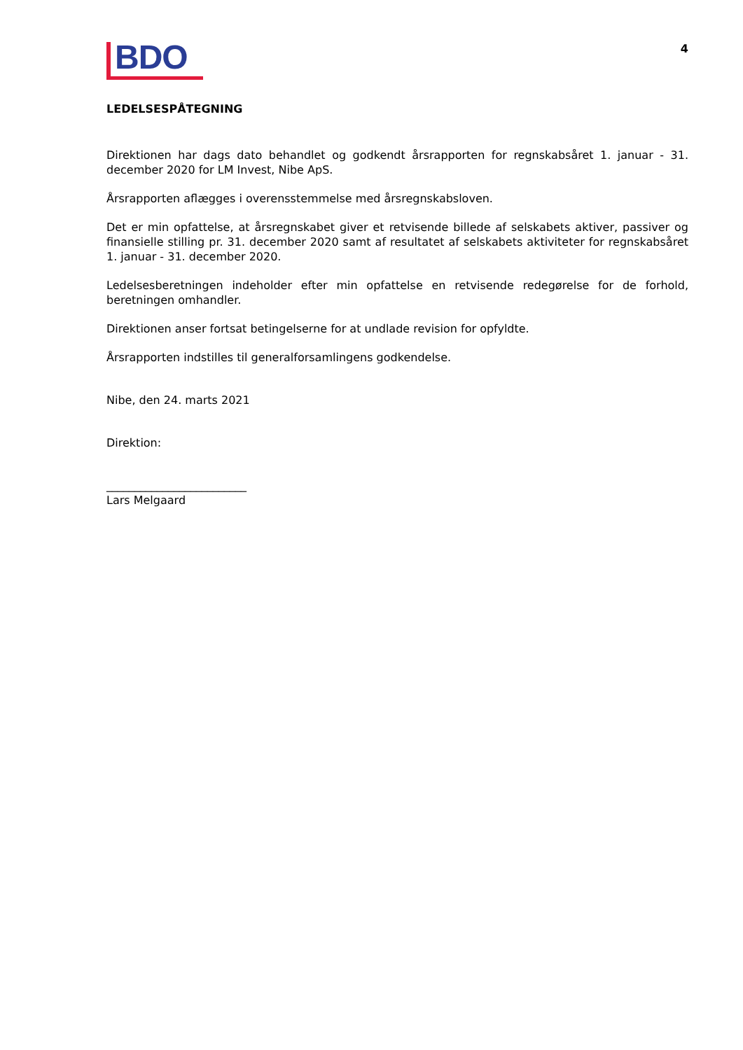BDO
4
LEDELSESPÅTEGNING
Direktionen har dags dato behandlet og godkendt årsrapporten for regnskabsåret 1. januar - 31. december 2020 for LM Invest, Nibe ApS.
Årsrapporten aflægges i overensstemmelse med årsregnskabsloven.
Det er min opfattelse, at årsregnskabet giver et retvisende billede af selskabets aktiver, passiver og finansielle stilling pr. 31. december 2020 samt af resultatet af selskabets aktiviteter for regnskabsåret 1. januar - 31. december 2020.
Ledelsesberetningen indeholder efter min opfattelse en retvisende redegørelse for de forhold, beretningen omhandler.
Direktionen anser fortsat betingelserne for at undlade revision for opfyldte.
Årsrapporten indstilles til generalforsamlingens godkendelse.
Nibe, den 24. marts 2021
Direktion:
_________________________
Lars Melgaard